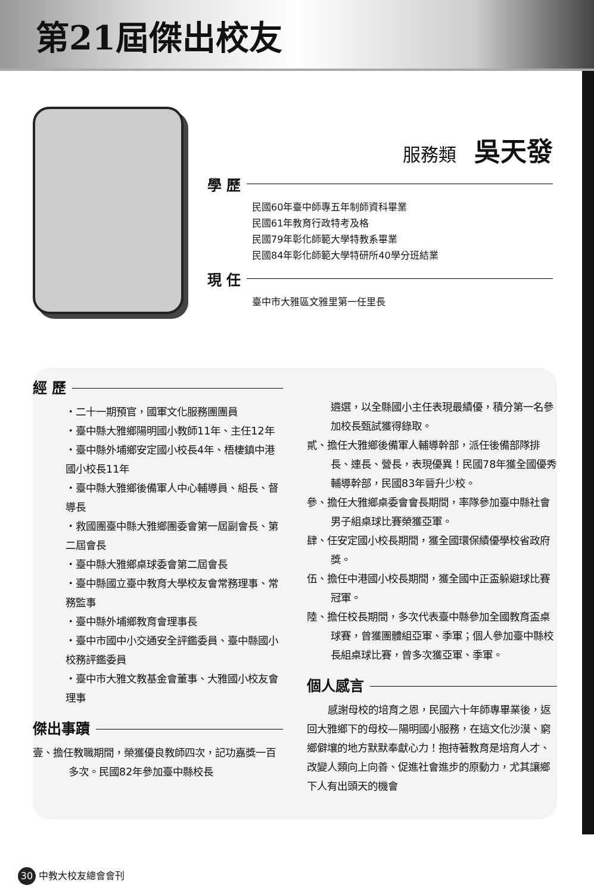第21屆傑出校友
服務類 吳天發
學 歷
民國60年臺中師專五年制師資科畢業
民國61年教育行政特考及格
民國79年彰化師範大學特教系畢業
民國84年彰化師範大學特研所40學分班結業
現 任
臺中市大雅區文雅里第一任里長
經 歷
・二十一期預官，國軍文化服務團團員
・臺中縣大雅鄉陽明國小教師11年、主任12年
・臺中縣外埔鄉安定國小校長4年、梧棲鎮中港國小校長11年
・臺中縣大雅鄉後備軍人中心輔導員、組長、督導長
・救國團臺中縣大雅鄉團委會第一屆副會長、第二屆會長
・臺中縣大雅鄉桌球委會第二屆會長
・臺中縣國立臺中教育大學校友會常務理事、常務監事
・臺中縣外埔鄉教育會理事長
・臺中市國中小交通安全評鑑委員、臺中縣國小校務評鑑委員
・臺中市大雅文教基金會董事、大雅國小校友會理事
傑出事蹟
壹、擔任教職期間，榮獲優良教師四次，記功嘉獎一百多次。民國82年參加臺中縣校長
遴選，以全縣國小主任表現最績優，積分第一名參加校長甄試獲得錄取。
貳、擔任大雅鄉後備軍人輔導幹部，派任後備部隊排長、連長、營長，表現優異！民國78年獲全國優秀輔導幹部，民國83年晉升少校。
參、擔任大雅鄉桌委會會長期間，率隊參加臺中縣社會男子組桌球比賽榮獲亞軍。
肆、任安定國小校長期間，獲全國環保績優學校省政府獎。
伍、擔任中港國小校長期間，獲全國中正盃躲避球比賽冠軍。
陸、擔任校長期間，多次代表臺中縣參加全國教育盃桌球賽，曾獲團體組亞軍、季軍；個人參加臺中縣校長組桌球比賽，曾多次獲亞軍、季軍。
個人感言
感謝母校的培育之恩，民國六十年師專畢業後，返回大雅鄉下的母校—陽明國小服務，在這文化沙漠、窮鄉僻壤的地方默默奉獻心力！抱持著教育是培育人才、改變人類向上向善、促進社會進步的原動力，尤其讓鄉下人有出頭天的機會
30 中教大校友總會會刊